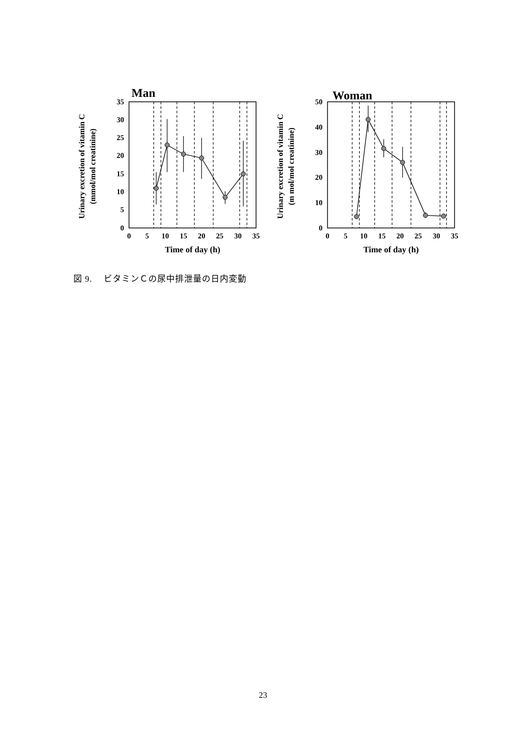Man
0
5
10
15
20
25
30
35
0
5
10
15
20
25
30
35
Time of day (h)
Urinary excretion of vitamin C
(mmol/mol creatinine)
Woman
0
10
20
30
40
50
0
5
10
15
20
25
30
35
Time of day (h)
Urinary excretion of vitamin C
(m mol/mol creatinine)
図 9.　 ビタミンＣの尿中排泄量の日内変動
23